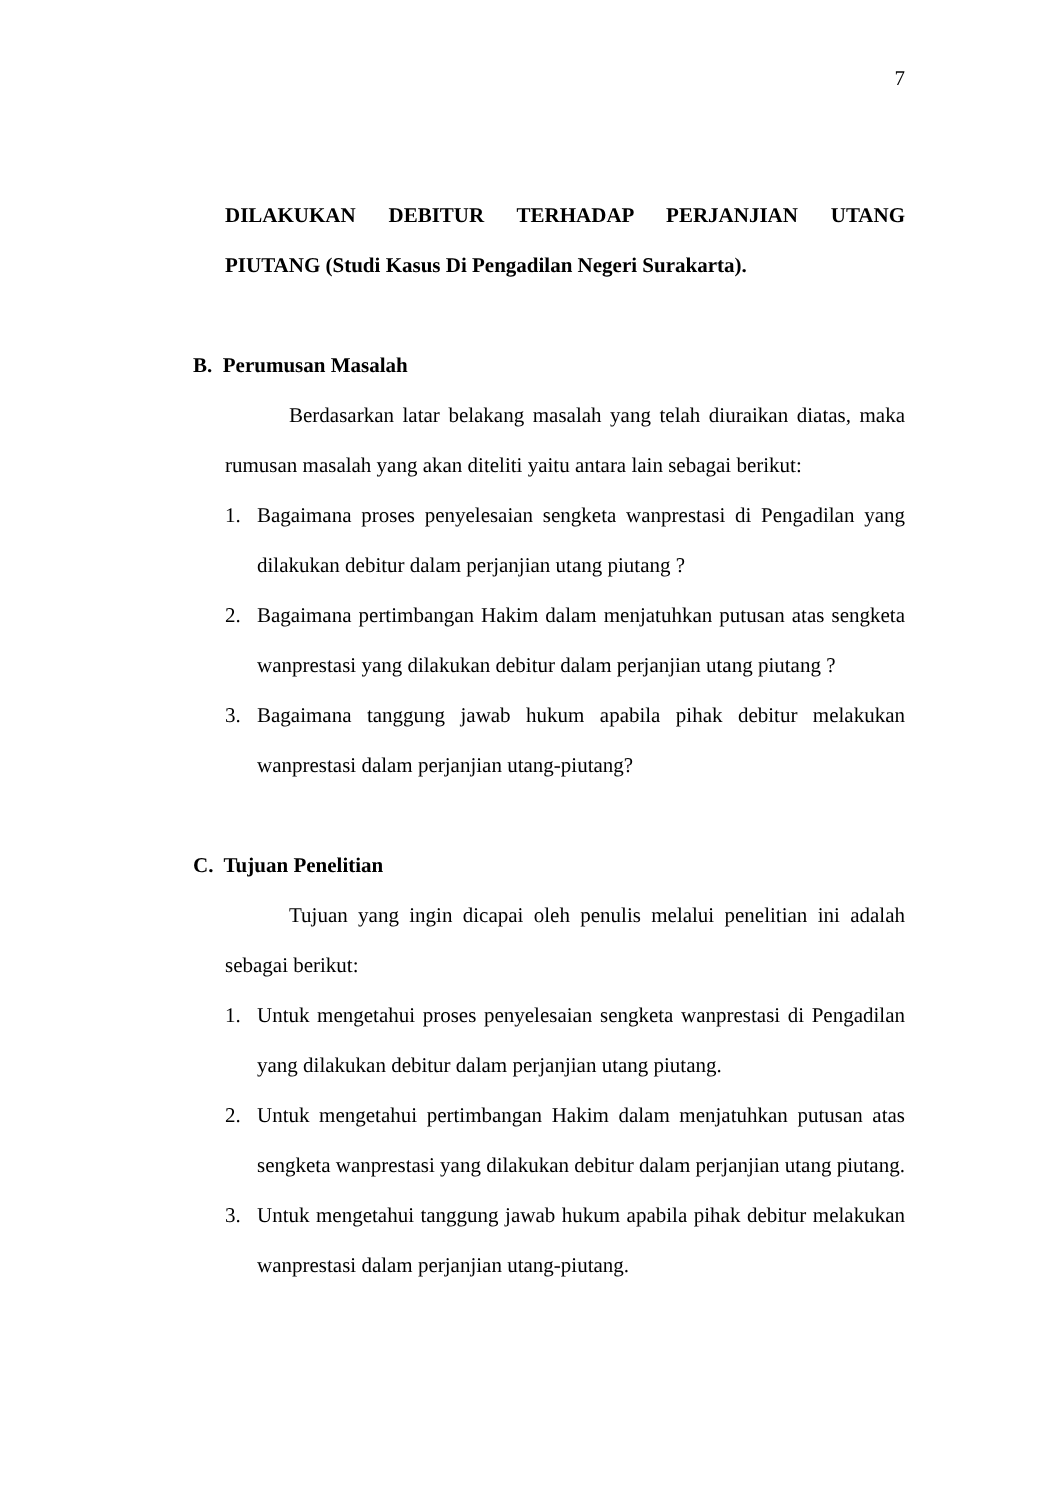7
DILAKUKAN DEBITUR TERHADAP PERJANJIAN UTANG
PIUTANG (Studi Kasus Di Pengadilan Negeri Surakarta).
B. Perumusan Masalah
Berdasarkan latar belakang masalah yang telah diuraikan diatas, maka rumusan masalah yang akan diteliti yaitu antara lain sebagai berikut:
1. Bagaimana proses penyelesaian sengketa wanprestasi di Pengadilan yang dilakukan debitur dalam perjanjian utang piutang ?
2. Bagaimana pertimbangan Hakim dalam menjatuhkan putusan atas sengketa wanprestasi yang dilakukan debitur dalam perjanjian utang piutang ?
3. Bagaimana tanggung jawab hukum apabila pihak debitur melakukan wanprestasi dalam perjanjian utang-piutang?
C. Tujuan Penelitian
Tujuan yang ingin dicapai oleh penulis melalui penelitian ini adalah sebagai berikut:
1. Untuk mengetahui proses penyelesaian sengketa wanprestasi di Pengadilan yang dilakukan debitur dalam perjanjian utang piutang.
2. Untuk mengetahui pertimbangan Hakim dalam menjatuhkan putusan atas sengketa wanprestasi yang dilakukan debitur dalam perjanjian utang piutang.
3. Untuk mengetahui tanggung jawab hukum apabila pihak debitur melakukan wanprestasi dalam perjanjian utang-piutang.